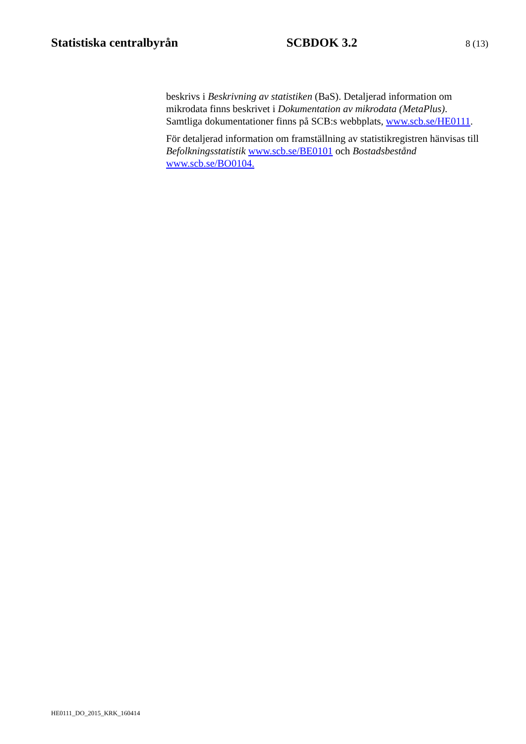Statistiska centralbyrån SCBDOK 3.2 8 (13)
beskrivs i Beskrivning av statistiken (BaS). Detaljerad information om mikrodata finns beskrivet i Dokumentation av mikrodata (MetaPlus). Samtliga dokumentationer finns på SCB:s webbplats, www.scb.se/HE0111.
För detaljerad information om framställning av statistikregistren hänvisas till Befolkningsstatistik www.scb.se/BE0101 och Bostadsbestånd www.scb.se/BO0104.
HE0111_DO_2015_KRK_160414